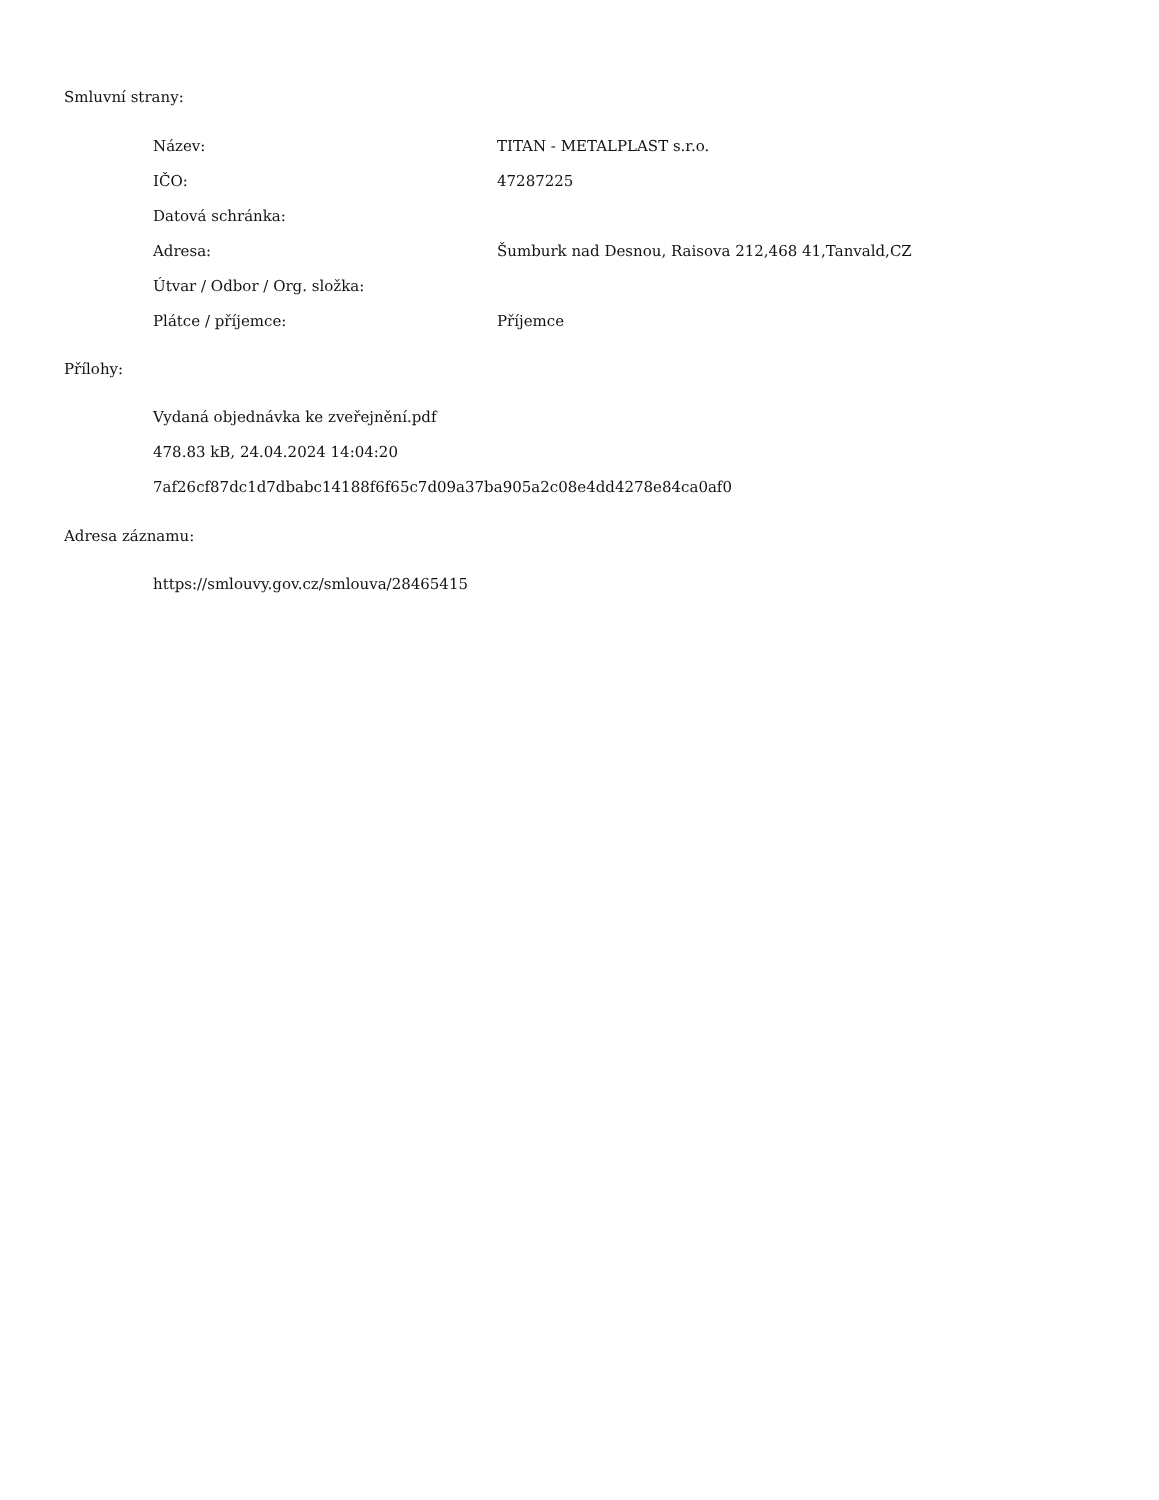Smluvní strany:
| Název: | TITAN - METALPLAST s.r.o. |
| IČO: | 47287225 |
| Datová schránka: | |
| Adresa: | Šumburk nad Desnou, Raisova 212,468 41,Tanvald,CZ |
| Útvar / Odbor / Org. složka: | |
| Plátce / příjemce: | Příjemce |
Přílohy:
Vydaná objednávka ke zveřejnění.pdf
478.83 kB, 24.04.2024 14:04:20
7af26cf87dc1d7dbabc14188f6f65c7d09a37ba905a2c08e4dd4278e84ca0af0
Adresa záznamu:
https://smlouvy.gov.cz/smlouva/28465415